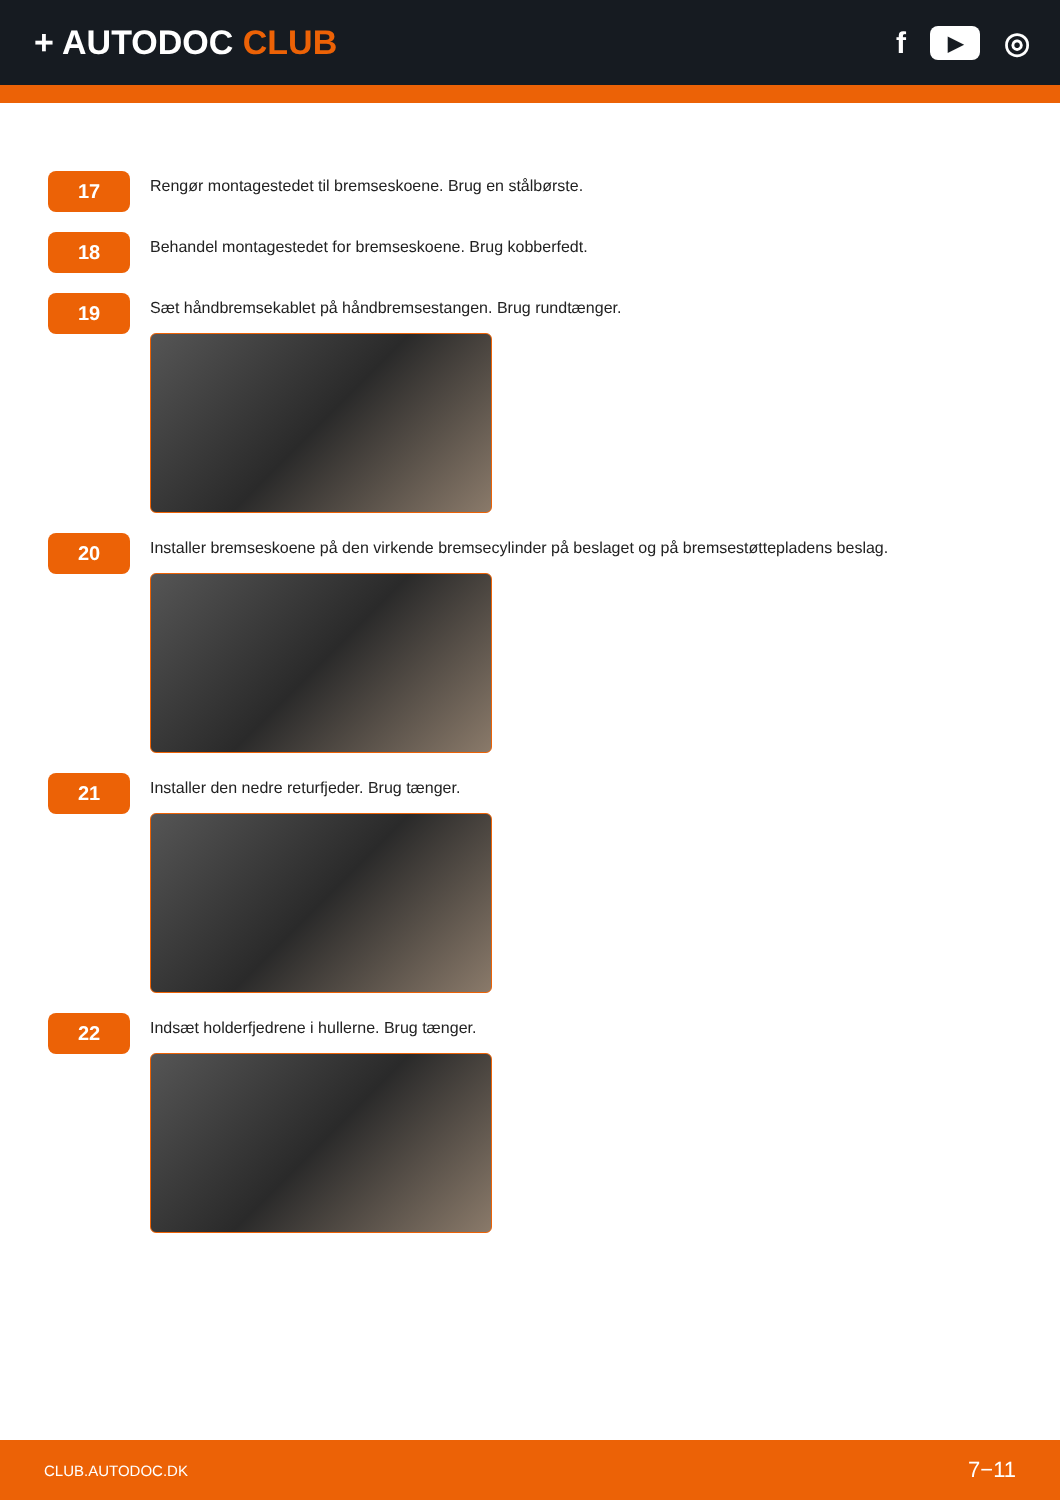+ AUTODOC CLUB f ▶ ◎
17
Rengør montagestedet til bremseskoene. Brug en stålbørste.
18
Behandel montagestedet for bremseskoene. Brug kobberfedt.
19
Sæt håndbremsekablet på håndbremsestangen. Brug rundtænger.
20
Installer bremseskoene på den virkende bremsecylinder på beslaget og på bremsestøttepladens beslag.
21
Installer den nedre returfjeder. Brug tænger.
22
Indsæt holderfjedrene i hullerne. Brug tænger.
CLUB.AUTODOC.DK 7−11